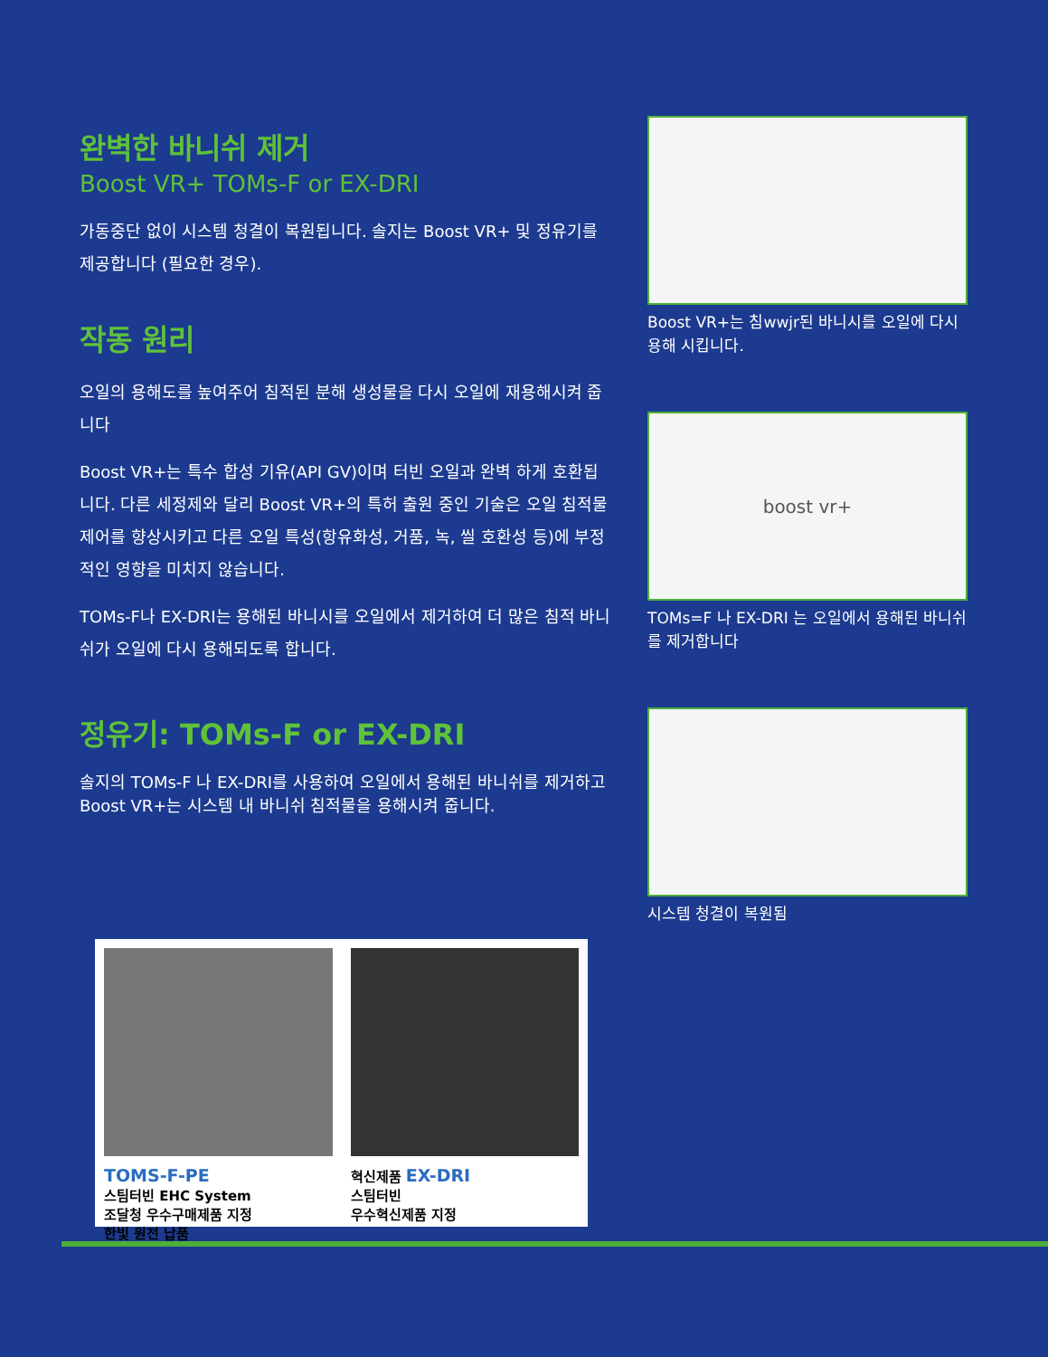완벽한 바니쉬 제거
Boost VR+ TOMs-F or EX-DRI
가동중단 없이 시스템 청결이 복원됩니다. 솔지는 Boost VR+ 및 정유기를 제공합니다 (필요한 경우).
작동 원리
오일의 용해도를 높여주어 침적된 분해 생성물을 다시 오일에 재용해시켜 줍니다
Boost VR+는 특수 합성 기유(API GV)이며 터빈 오일과 완벽 하게 호환됩니다. 다른 세정제와 달리 Boost VR+의 특허 출원 중인 기술은 오일 침적물 제어를 향상시키고 다른 오일 특성(항유화성, 거품, 녹, 씰 호환성 등)에 부정적인 영향을 미치지 않습니다.
TOMs-F나 EX-DRI는 용해된 바니시를 오일에서 제거하여 더 많은 침적 바니쉬가 오일에 다시 용해되도록 합니다.
정유기: TOMs-F or EX-DRI
솔지의 TOMs-F 나 EX-DRI를 사용하여 오일에서 용해된 바니쉬를 제거하고 Boost VR+는 시스템 내 바니쉬 침적물을 용해시켜 줍니다.
Boost VR+는 침wwjr된 바니시를 오일에 다시 용해 시킵니다.
boost vr+
TOMs=F 나 EX-DRI 는 오일에서 용해된 바니쉬를 제거합니다
시스템 청결이 복원됨
TOMS-F-PE
스팀터빈 EHC System
조달청 우수구매제품 지정
한빛 원전 납품
혁신제품 EX-DRI
스팀터빈
우수혁신제품 지정